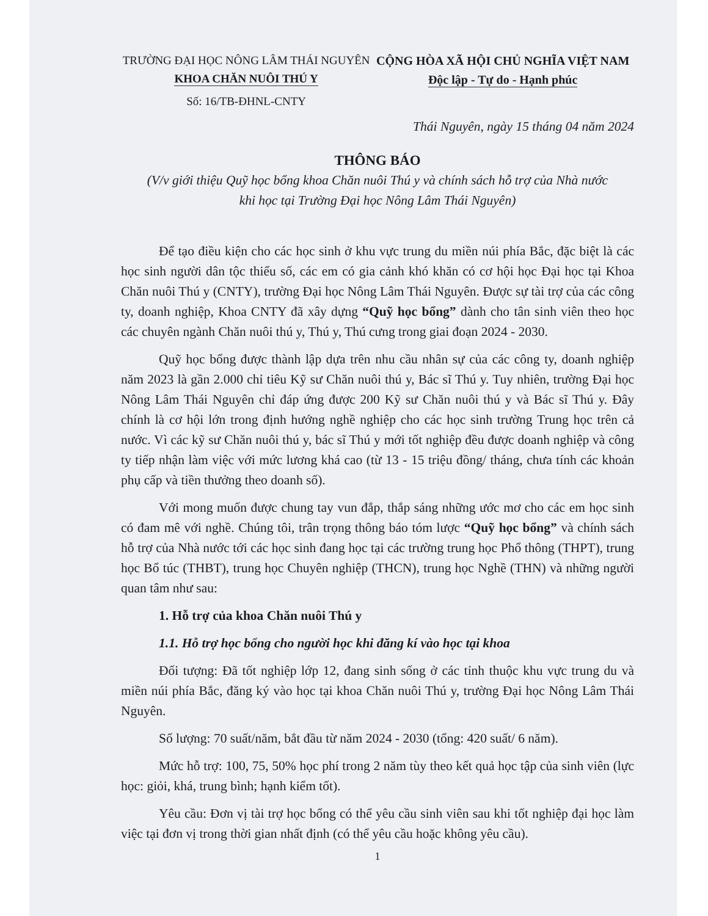TRƯỜNG ĐẠI HỌC NÔNG LÂM THÁI NGUYÊN
KHOA CHĂN NUÔI THÚ Y
Số: 16/TB-ĐHNL-CNTY
CỘNG HÒA XÃ HỘI CHỦ NGHĨA VIỆT NAM
Độc lập - Tự do - Hạnh phúc
Thái Nguyên, ngày 15 tháng 04 năm 2024
THÔNG BÁO
(V/v giới thiệu Quỹ học bổng khoa Chăn nuôi Thú y và chính sách hỗ trợ của Nhà nước
khi học tại Trường Đại học Nông Lâm Thái Nguyên)
Để tạo điều kiện cho các học sinh ở khu vực trung du miền núi phía Bắc, đặc biệt là các học sinh người dân tộc thiểu số, các em có gia cảnh khó khăn có cơ hội học Đại học tại Khoa Chăn nuôi Thú y (CNTY), trường Đại học Nông Lâm Thái Nguyên. Được sự tài trợ của các công ty, doanh nghiệp, Khoa CNTY đã xây dựng “Quỹ học bổng” dành cho tân sinh viên theo học các chuyên ngành Chăn nuôi thú y, Thú y, Thú cưng trong giai đoạn 2024 - 2030.
Quỹ học bổng được thành lập dựa trên nhu cầu nhân sự của các công ty, doanh nghiệp năm 2023 là gần 2.000 chỉ tiêu Kỹ sư Chăn nuôi thú y, Bác sĩ Thú y. Tuy nhiên, trường Đại học Nông Lâm Thái Nguyên chỉ đáp ứng được 200 Kỹ sư Chăn nuôi thú y và Bác sĩ Thú y. Đây chính là cơ hội lớn trong định hướng nghề nghiệp cho các học sinh trường Trung học trên cả nước. Vì các kỹ sư Chăn nuôi thú y, bác sĩ Thú y mới tốt nghiệp đều được doanh nghiệp và công ty tiếp nhận làm việc với mức lương khá cao (từ 13 - 15 triệu đồng/ tháng, chưa tính các khoản phụ cấp và tiền thưởng theo doanh số).
Với mong muốn được chung tay vun đắp, thắp sáng những ước mơ cho các em học sinh có đam mê với nghề. Chúng tôi, trân trọng thông báo tóm lược “Quỹ học bổng” và chính sách hỗ trợ của Nhà nước tới các học sinh đang học tại các trường trung học Phổ thông (THPT), trung học Bổ túc (THBT), trung học Chuyên nghiệp (THCN), trung học Nghề (THN) và những người quan tâm như sau:
1. Hỗ trợ của khoa Chăn nuôi Thú y
1.1. Hỗ trợ học bổng cho người học khi đăng kí vào học tại khoa
Đối tượng: Đã tốt nghiệp lớp 12, đang sinh sống ở các tỉnh thuộc khu vực trung du và miền núi phía Bắc, đăng ký vào học tại khoa Chăn nuôi Thú y, trường Đại học Nông Lâm Thái Nguyên.
Số lượng: 70 suất/năm, bắt đầu từ năm 2024 - 2030 (tổng: 420 suất/ 6 năm).
Mức hỗ trợ: 100, 75, 50% học phí trong 2 năm tùy theo kết quả học tập của sinh viên (lực học: giỏi, khá, trung bình; hạnh kiểm tốt).
Yêu cầu: Đơn vị tài trợ học bổng có thể yêu cầu sinh viên sau khi tốt nghiệp đại học làm việc tại đơn vị trong thời gian nhất định (có thể yêu cầu hoặc không yêu cầu).
1